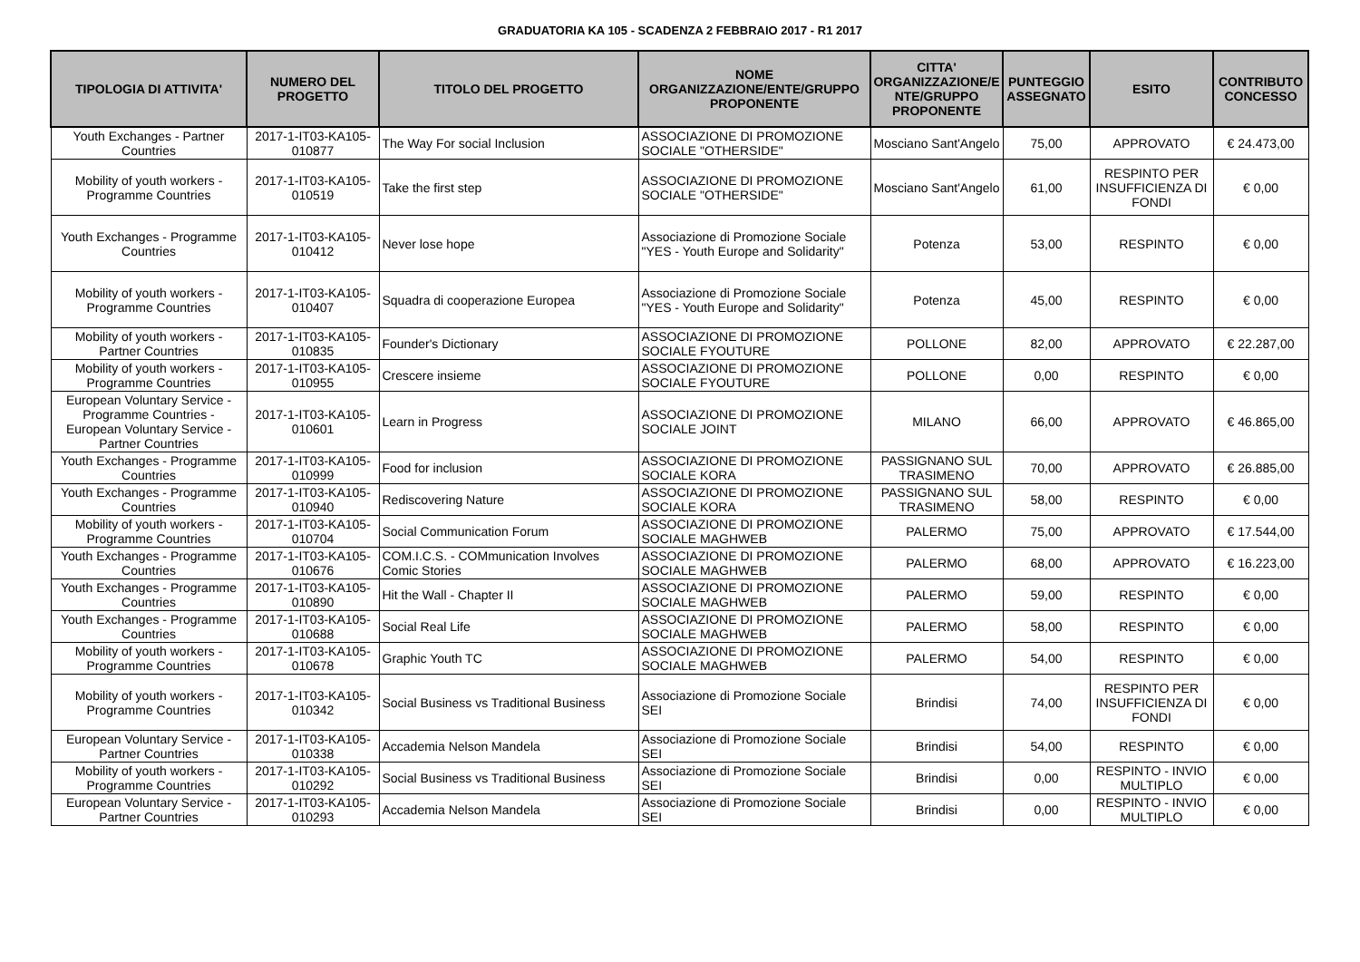GRADUATORIA KA 105 - SCADENZA 2 FEBBRAIO 2017 - R1 2017
| TIPOLOGIA DI ATTIVITA' | NUMERO DEL PROGETTO | TITOLO DEL PROGETTO | NOME ORGANIZZAZIONE/ENTE/GRUPPO PROPONENTE | CITTA' ORGANIZZAZIONE/E NTE/GRUPPO PROPONENTE | PUNTEGGIO ASSEGNATO | ESITO | CONTRIBUTO CONCESSO |
| --- | --- | --- | --- | --- | --- | --- | --- |
| Youth Exchanges - Partner Countries | 2017-1-IT03-KA105-010877 | The Way For social Inclusion | ASSOCIAZIONE DI PROMOZIONE SOCIALE "OTHERSIDE" | Mosciano Sant'Angelo | 75,00 | APPROVATO | € 24.473,00 |
| Mobility of youth workers - Programme Countries | 2017-1-IT03-KA105-010519 | Take the first step | ASSOCIAZIONE DI PROMOZIONE SOCIALE "OTHERSIDE" | Mosciano Sant'Angelo | 61,00 | RESPINTO PER INSUFFICIENZA DI FONDI | € 0,00 |
| Youth Exchanges - Programme Countries | 2017-1-IT03-KA105-010412 | Never lose hope | Associazione di Promozione Sociale "YES - Youth Europe and Solidarity" | Potenza | 53,00 | RESPINTO | € 0,00 |
| Mobility of youth workers - Programme Countries | 2017-1-IT03-KA105-010407 | Squadra di cooperazione Europea | Associazione di Promozione Sociale "YES - Youth Europe and Solidarity" | Potenza | 45,00 | RESPINTO | € 0,00 |
| Mobility of youth workers - Partner Countries | 2017-1-IT03-KA105-010835 | Founder's Dictionary | ASSOCIAZIONE DI PROMOZIONE SOCIALE FYOUTURE | POLLONE | 82,00 | APPROVATO | € 22.287,00 |
| Mobility of youth workers - Programme Countries | 2017-1-IT03-KA105-010955 | Crescere insieme | ASSOCIAZIONE DI PROMOZIONE SOCIALE FYOUTURE | POLLONE | 0,00 | RESPINTO | € 0,00 |
| European Voluntary Service - Programme Countries - European Voluntary Service - Partner Countries | 2017-1-IT03-KA105-010601 | Learn in Progress | ASSOCIAZIONE DI PROMOZIONE SOCIALE JOINT | MILANO | 66,00 | APPROVATO | € 46.865,00 |
| Youth Exchanges - Programme Countries | 2017-1-IT03-KA105-010999 | Food for inclusion | ASSOCIAZIONE DI PROMOZIONE SOCIALE KORA | PASSIGNANO SUL TRASIMENO | 70,00 | APPROVATO | € 26.885,00 |
| Youth Exchanges - Programme Countries | 2017-1-IT03-KA105-010940 | Rediscovering Nature | ASSOCIAZIONE DI PROMOZIONE SOCIALE KORA | PASSIGNANO SUL TRASIMENO | 58,00 | RESPINTO | € 0,00 |
| Mobility of youth workers - Programme Countries | 2017-1-IT03-KA105-010704 | Social Communication Forum | ASSOCIAZIONE DI PROMOZIONE SOCIALE MAGHWEB | PALERMO | 75,00 | APPROVATO | € 17.544,00 |
| Youth Exchanges - Programme Countries | 2017-1-IT03-KA105-010676 | COM.I.C.S. - COMmunication Involves Comic Stories | ASSOCIAZIONE DI PROMOZIONE SOCIALE MAGHWEB | PALERMO | 68,00 | APPROVATO | € 16.223,00 |
| Youth Exchanges - Programme Countries | 2017-1-IT03-KA105-010890 | Hit the Wall - Chapter II | ASSOCIAZIONE DI PROMOZIONE SOCIALE MAGHWEB | PALERMO | 59,00 | RESPINTO | € 0,00 |
| Youth Exchanges - Programme Countries | 2017-1-IT03-KA105-010688 | Social Real Life | ASSOCIAZIONE DI PROMOZIONE SOCIALE MAGHWEB | PALERMO | 58,00 | RESPINTO | € 0,00 |
| Mobility of youth workers - Programme Countries | 2017-1-IT03-KA105-010678 | Graphic Youth TC | ASSOCIAZIONE DI PROMOZIONE SOCIALE MAGHWEB | PALERMO | 54,00 | RESPINTO | € 0,00 |
| Mobility of youth workers - Programme Countries | 2017-1-IT03-KA105-010342 | Social Business vs Traditional Business | Associazione di Promozione Sociale SEI | Brindisi | 74,00 | RESPINTO PER INSUFFICIENZA DI FONDI | € 0,00 |
| European Voluntary Service - Partner Countries | 2017-1-IT03-KA105-010338 | Accademia Nelson Mandela | Associazione di Promozione Sociale SEI | Brindisi | 54,00 | RESPINTO | € 0,00 |
| Mobility of youth workers - Programme Countries | 2017-1-IT03-KA105-010292 | Social Business vs Traditional Business | Associazione di Promozione Sociale SEI | Brindisi | 0,00 | RESPINTO - INVIO MULTIPLO | € 0,00 |
| European Voluntary Service - Partner Countries | 2017-1-IT03-KA105-010293 | Accademia Nelson Mandela | Associazione di Promozione Sociale SEI | Brindisi | 0,00 | RESPINTO - INVIO MULTIPLO | € 0,00 |